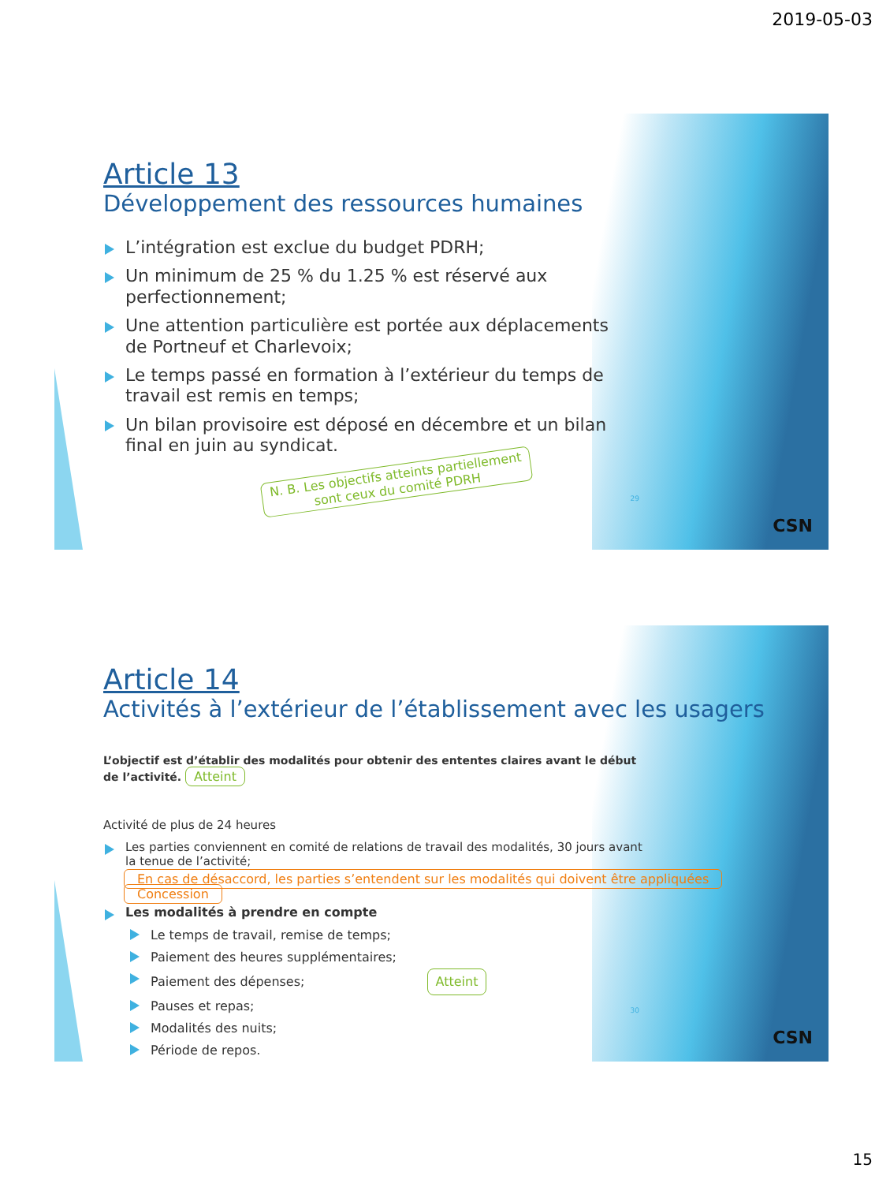2019-05-03
Article 13
Développement des ressources humaines
L’intégration est exclue du budget PDRH;
Un minimum de 25 % du 1.25 % est réservé aux perfectionnement;
Une attention particulière est portée aux déplacements de Portneuf et Charlevoix;
Le temps passé en formation à l’extérieur du temps de travail est remis en temps;
Un bilan provisoire est déposé en décembre et un bilan final en juin au syndicat.
N. B. Les objectifs atteints partiellement
sont ceux du comité PDRH
29
CSN
Article 14
Activités à l’extérieur de l’établissement avec les usagers
L’objectif est d’établir des modalités pour obtenir des ententes claires avant le début de l’activité. Atteint
Activité de plus de 24 heures
Les parties conviennent en comité de relations de travail des modalités, 30 jours avant la tenue de l’activité;
En cas de désaccord, les parties s’entendent sur les modalités qui doivent être appliquées Concession
Les modalités à prendre en compte
Le temps de travail, remise de temps;
Paiement des heures supplémentaires;
Paiement des dépenses; Atteint
Pauses et repas;
Modalités des nuits;
Période de repos.
30
CSN
15